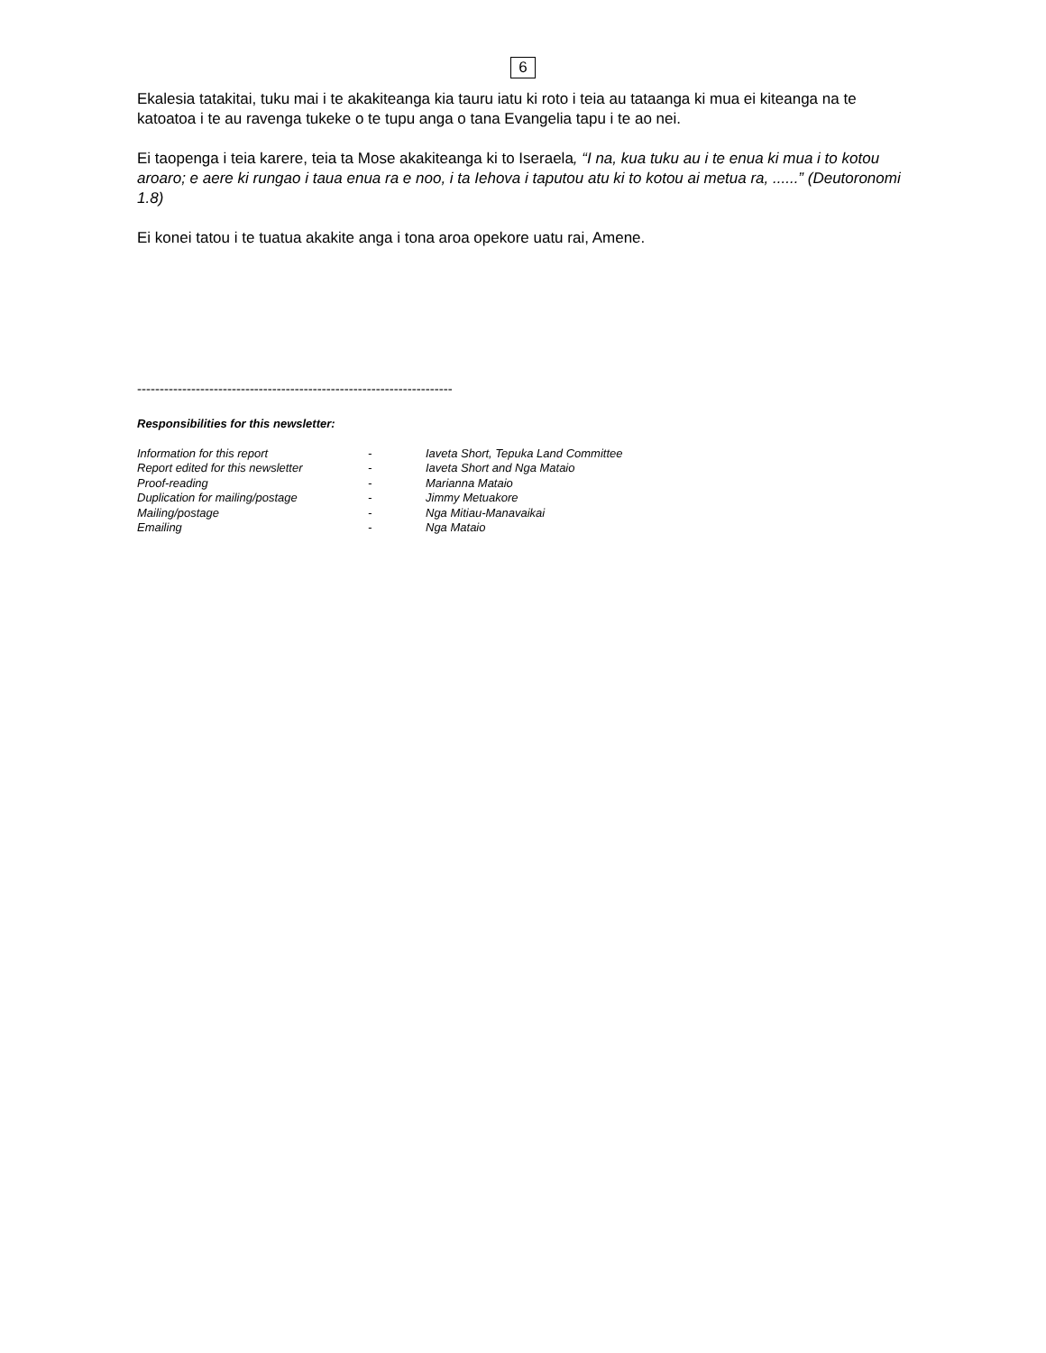6
Ekalesia tatakitai, tuku mai i te akakiteanga kia tauru iatu ki roto i teia au tataanga ki mua ei kiteanga na te katoatoa i te au ravenga tukeke o te tupu anga o tana Evangelia tapu i te ao nei.
Ei taopenga i teia karere, teia ta Mose akakiteanga ki to Iseraela, “I na, kua tuku au i te enua ki mua i to kotou aroaro; e aere ki rungao i taua enua ra e noo, i ta Iehova i taputou atu ki to kotou ai metua ra, ......” (Deutoronomi 1.8)
Ei konei tatou i te tuatua akakite anga i tona aroa opekore uatu rai, Amene.
----------------------------------------------------------------------
Responsibilities for this newsletter:
| Information for this report | - | Iaveta Short, Tepuka Land Committee |
| Report edited for this newsletter | - | Iaveta Short and Nga Mataio |
| Proof-reading | - | Marianna Mataio |
| Duplication for mailing/postage | - | Jimmy Metuakore |
| Mailing/postage | - | Nga Mitiau-Manavaikai |
| Emailing | - | Nga Mataio |